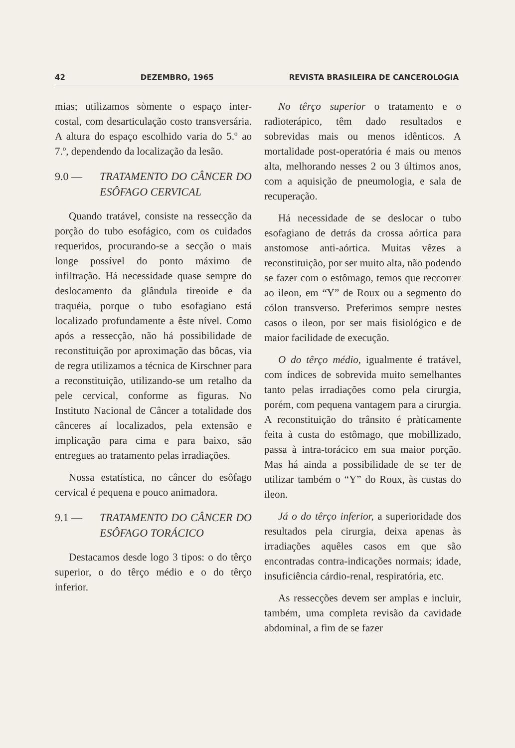42 DEZEMBRO, 1965 REVISTA BRASILEIRA DE CANCEROLOGIA
mias; utilizamos sòmente o espaço inter-costal, com desarticulação costo transversária. A altura do espaço escolhido varia do 5.º ao 7.º, dependendo da localização da lesão.
9.0 — TRATAMENTO DO CÂNCER DO ESÔFAGO CERVICAL
Quando tratável, consiste na ressecção da porção do tubo esofágico, com os cuidados requeridos, procurando-se a secção o mais longe possível do ponto máximo de infiltração. Há necessidade quase sempre do deslocamento da glândula tireoide e da traquéia, porque o tubo esofagiano está localizado profundamente a êste nível. Como após a ressecção, não há possibilidade de reconstituição por aproximação das bôcas, via de regra utilizamos a técnica de Kirschner para a reconstituição, utilizando-se um retalho da pele cervical, conforme as figuras. No Instituto Nacional de Câncer a totalidade dos cânceres aí localizados, pela extensão e implicação para cima e para baixo, são entregues ao tratamento pelas irradiações.
Nossa estatística, no câncer do esôfago cervical é pequena e pouco animadora.
9.1 — TRATAMENTO DO CÂNCER DO ESÔFAGO TORÁCICO
Destacamos desde logo 3 tipos: o do têrço superior, o do têrço médio e o do têrço inferior.
No têrço superior o tratamento e o radioterápico, têm dado resultados e sobrevidas mais ou menos idênticos. A mortalidade post-operatória é mais ou menos alta, melhorando nesses 2 ou 3 últimos anos, com a aquisição de pneumologia, e sala de recuperação.
Há necessidade de se deslocar o tubo esofagiano de detrás da crossa aórtica para anstomose anti-aórtica. Muitas vêzes a reconstituição, por ser muito alta, não podendo se fazer com o estômago, temos que reccorrer ao ileon, em “Y” de Roux ou a segmento do cólon transverso. Preferimos sempre nestes casos o ileon, por ser mais fisiológico e de maior facilidade de execução.
O do têrço médio, igualmente é tratável, com índices de sobrevida muito semelhantes tanto pelas irradiações como pela cirurgia, porém, com pequena vantagem para a cirurgia. A reconstituição do trânsito é pràticamente feita à custa do estômago, que mobillizado, passa à intra-torácico em sua maior porção. Mas há ainda a possibilidade de se ter de utilizar também o “Y” do Roux, às custas do ileon.
Já o do têrço inferior, a superioridade dos resultados pela cirurgia, deixa apenas às irradiações aquêles casos em que são encontradas contra-indicações normais; idade, insuficiência cárdio-renal, respiratória, etc.
As ressecções devem ser amplas e incluir, também, uma completa revisão da cavidade abdominal, a fim de se fazer